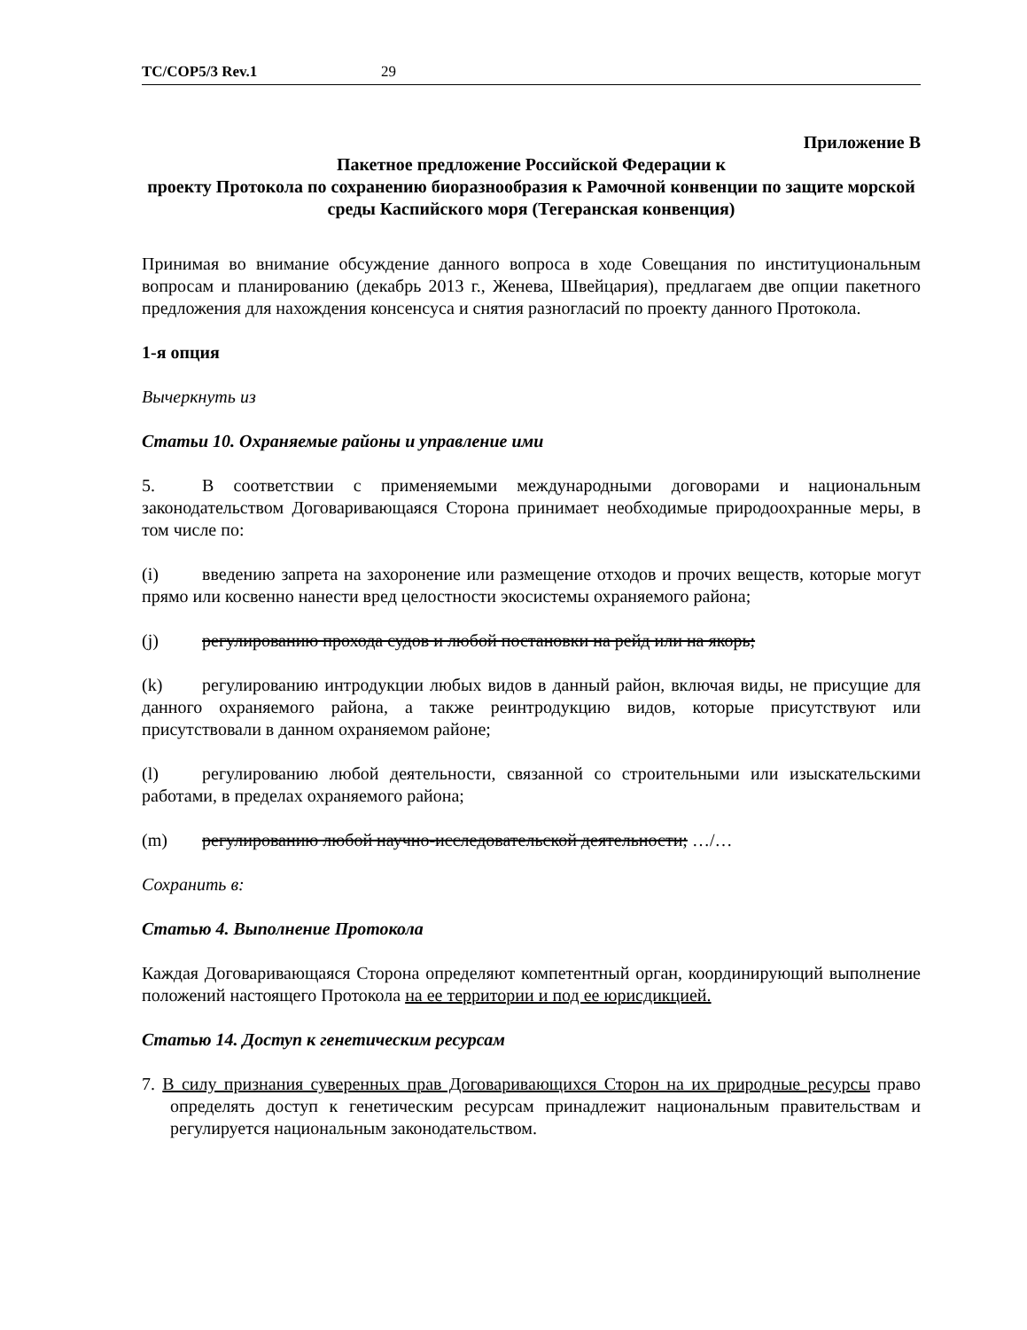TC/COP5/3 Rev.1 29
Приложение B
Пакетное предложение Российской Федерации к
проекту Протокола по сохранению биоразнообразия к Рамочной конвенции по защите морской среды Каспийского моря (Тегеранская конвенция)
Принимая во внимание обсуждение данного вопроса в ходе Совещания по институциональным вопросам и планированию (декабрь 2013 г., Женева, Швейцария), предлагаем две опции пакетного предложения для нахождения консенсуса и снятия разногласий по проекту данного Протокола.
1-я опция
Вычеркнуть из
Статьи 10. Охраняемые районы и управление ими
5. В соответствии с применяемыми международными договорами и национальным законодательством Договаривающаяся Сторона принимает необходимые природоохранные меры, в том числе по:
(i) введению запрета на захоронение или размещение отходов и прочих веществ, которые могут прямо или косвенно нанести вред целостности экосистемы охраняемого района;
(j) регулированию прохода судов и любой постановки на рейд или на якорь;
(k) регулированию интродукции любых видов в данный район, включая виды, не присущие для данного охраняемого района, а также реинтродукцию видов, которые присутствуют или присутствовали в данном охраняемом районе;
(l) регулированию любой деятельности, связанной со строительными или изыскательскими работами, в пределах охраняемого района;
(m) регулированию любой научно-исследовательской деятельности; …/…
Сохранить в:
Статью 4. Выполнение Протокола
Каждая Договаривающаяся Сторона определяют компетентный орган, координирующий выполнение положений настоящего Протокола на ее территории и под ее юрисдикцией.
Статью 14. Доступ к генетическим ресурсам
7. В силу признания суверенных прав Договаривающихся Сторон на их природные ресурсы право определять доступ к генетическим ресурсам принадлежит национальным правительствам и регулируется национальным законодательством.